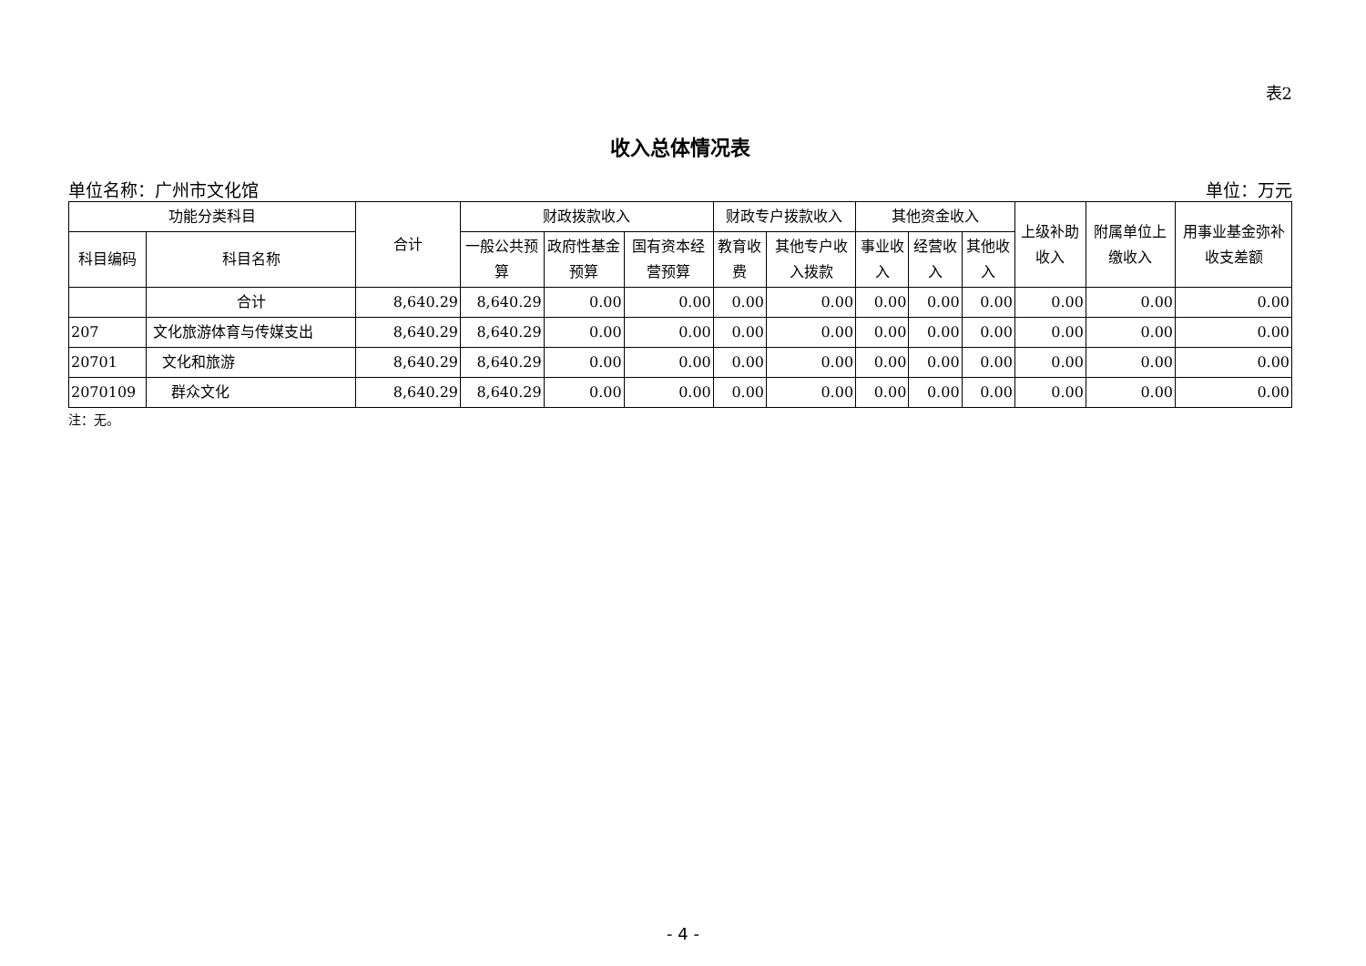表2
收入总体情况表
单位名称：广州市文化馆 单位：万元
| 功能分类科目 | | 合计 | 财政拨款收入 | | | 财政专户拨款收入 | | 其他资金收入 | | | 上级补助收入 | 附属单位上缴收入 | 用事业基金弥补收支差额 |
| --- | --- | --- | --- | --- | --- | --- | --- | --- | --- | --- | --- | --- | --- |
| 科目编码 | 科目名称 | | 一般公共预算 | 政府性基金预算 | 国有资本经营预算 | 教育收费 | 其他专户收入拨款 | 事业收入 | 经营收入 | 其他收入 | | | |
| | 合计 | 8,640.29 | 8,640.29 | 0.00 | 0.00 | 0.00 | 0.00 | 0.00 | 0.00 | 0.00 | 0.00 | 0.00 | 0.00 |
| 207 | 文化旅游体育与传媒支出 | 8,640.29 | 8,640.29 | 0.00 | 0.00 | 0.00 | 0.00 | 0.00 | 0.00 | 0.00 | 0.00 | 0.00 | 0.00 |
| 20701 | 文化和旅游 | 8,640.29 | 8,640.29 | 0.00 | 0.00 | 0.00 | 0.00 | 0.00 | 0.00 | 0.00 | 0.00 | 0.00 | 0.00 |
| 2070109 | 群众文化 | 8,640.29 | 8,640.29 | 0.00 | 0.00 | 0.00 | 0.00 | 0.00 | 0.00 | 0.00 | 0.00 | 0.00 | 0.00 |
注：无。
- 4 -